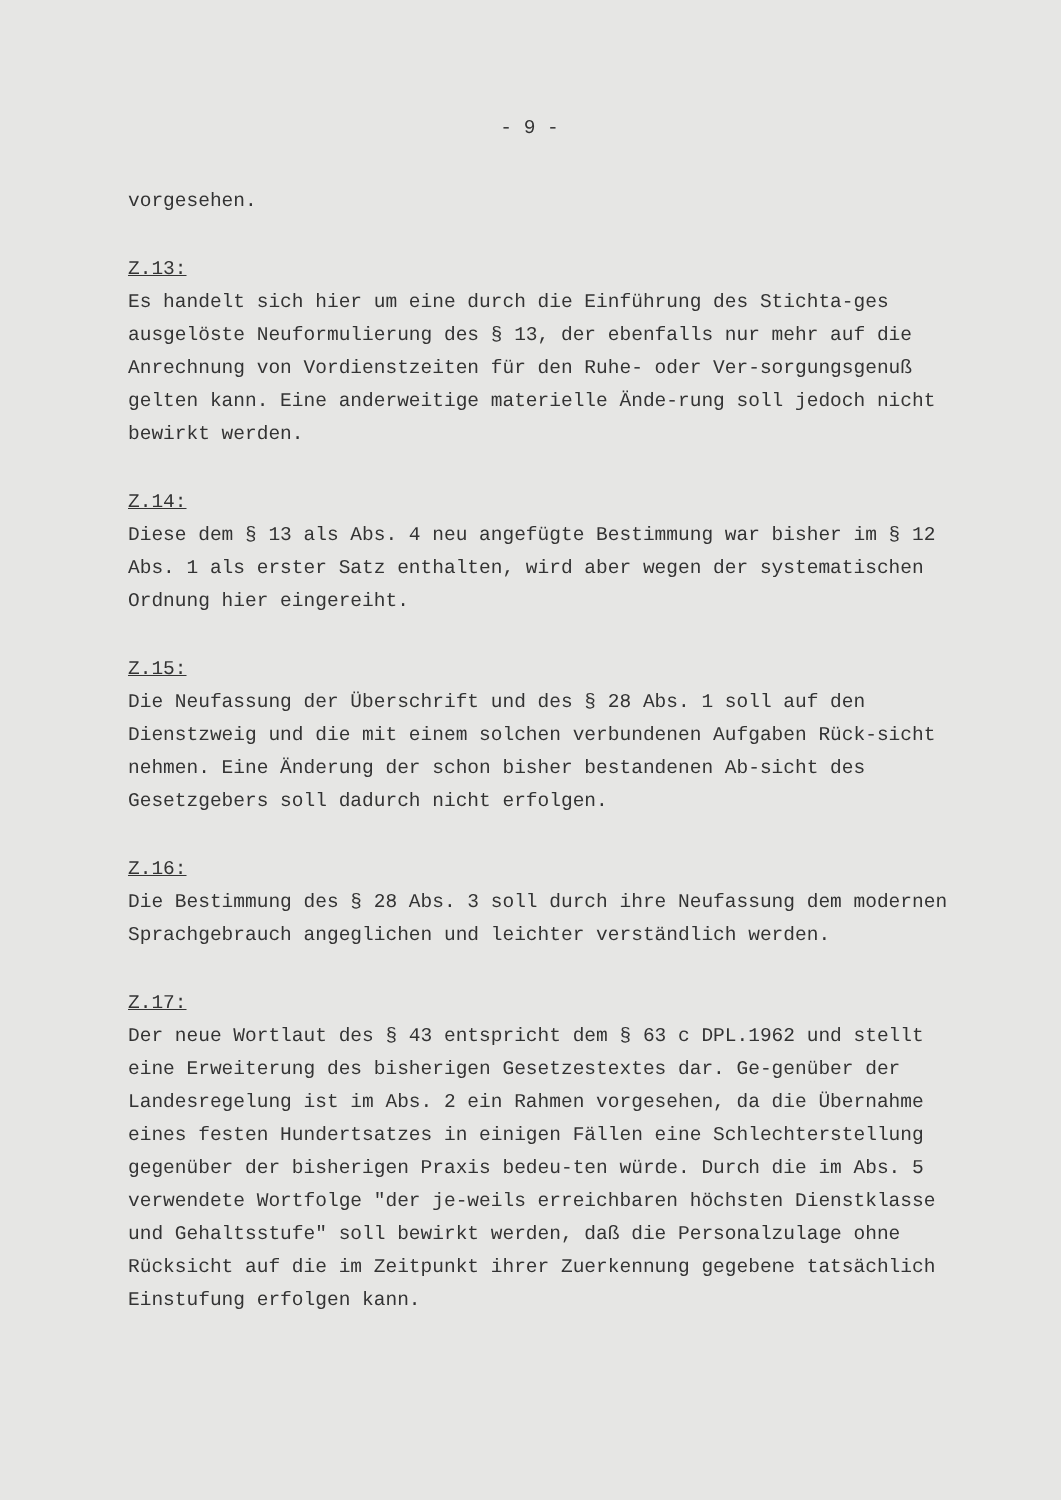- 9 -
vorgesehen.
Z.13:
Es handelt sich hier um eine durch die Einführung des Stichta-ges ausgelöste Neuformulierung des § 13, der ebenfalls nur mehr auf die Anrechnung von Vordienstzeiten für den Ruhe- oder Ver-sorgungsgenuß gelten kann. Eine anderweitige materielle Ände-rung soll jedoch nicht bewirkt werden.
Z.14:
Diese dem § 13 als Abs. 4 neu angefügte Bestimmung war bisher im § 12 Abs. 1 als erster Satz enthalten, wird aber wegen der systematischen Ordnung hier eingereiht.
Z.15:
Die Neufassung der Überschrift und des § 28 Abs. 1 soll auf den Dienstzweig und die mit einem solchen verbundenen Aufgaben Rück-sicht nehmen. Eine Änderung der schon bisher bestandenen Ab-sicht des Gesetzgebers soll dadurch nicht erfolgen.
Z.16:
Die Bestimmung des § 28 Abs. 3 soll durch ihre Neufassung dem modernen Sprachgebrauch angeglichen und leichter verständlich werden.
Z.17:
Der neue Wortlaut des § 43 entspricht dem § 63 c DPL.1962 und stellt eine Erweiterung des bisherigen Gesetzestextes dar. Ge-genüber der Landesregelung ist im Abs. 2 ein Rahmen vorgesehen, da die Übernahme eines festen Hundertsatzes in einigen Fällen eine Schlechterstellung gegenüber der bisherigen Praxis bedeu-ten würde. Durch die im Abs. 5 verwendete Wortfolge "der je-weils erreichbaren höchsten Dienstklasse und Gehaltsstufe" soll bewirkt werden, daß die Personalzulage ohne Rücksicht auf die im Zeitpunkt ihrer Zuerkennung gegebene tatsächlich Einstufung erfolgen kann.